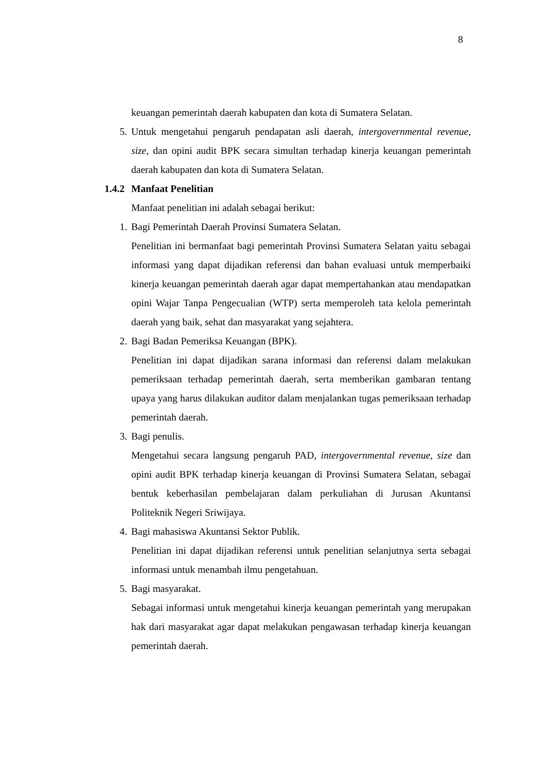8
keuangan pemerintah daerah kabupaten dan kota di Sumatera Selatan.
5. Untuk mengetahui pengaruh pendapatan asli daerah, intergovernmental revenue, size, dan opini audit BPK secara simultan terhadap kinerja keuangan pemerintah daerah kabupaten dan kota di Sumatera Selatan.
1.4.2 Manfaat Penelitian
Manfaat penelitian ini adalah sebagai berikut:
1. Bagi Pemerintah Daerah Provinsi Sumatera Selatan.
Penelitian ini bermanfaat bagi pemerintah Provinsi Sumatera Selatan yaitu sebagai informasi yang dapat dijadikan referensi dan bahan evaluasi untuk memperbaiki kinerja keuangan pemerintah daerah agar dapat mempertahankan atau mendapatkan opini Wajar Tanpa Pengecualian (WTP) serta memperoleh tata kelola pemerintah daerah yang baik, sehat dan masyarakat yang sejahtera.
2. Bagi Badan Pemeriksa Keuangan (BPK).
Penelitian ini dapat dijadikan sarana informasi dan referensi dalam melakukan pemeriksaan terhadap pemerintah daerah, serta memberikan gambaran tentang upaya yang harus dilakukan auditor dalam menjalankan tugas pemeriksaan terhadap pemerintah daerah.
3. Bagi penulis.
Mengetahui secara langsung pengaruh PAD, intergovernmental revenue, size dan opini audit BPK terhadap kinerja keuangan di Provinsi Sumatera Selatan, sebagai bentuk keberhasilan pembelajaran dalam perkuliahan di Jurusan Akuntansi Politeknik Negeri Sriwijaya.
4. Bagi mahasiswa Akuntansi Sektor Publik.
Penelitian ini dapat dijadikan referensi untuk penelitian selanjutnya serta sebagai informasi untuk menambah ilmu pengetahuan.
5. Bagi masyarakat.
Sebagai informasi untuk mengetahui kinerja keuangan pemerintah yang merupakan hak dari masyarakat agar dapat melakukan pengawasan terhadap kinerja keuangan pemerintah daerah.